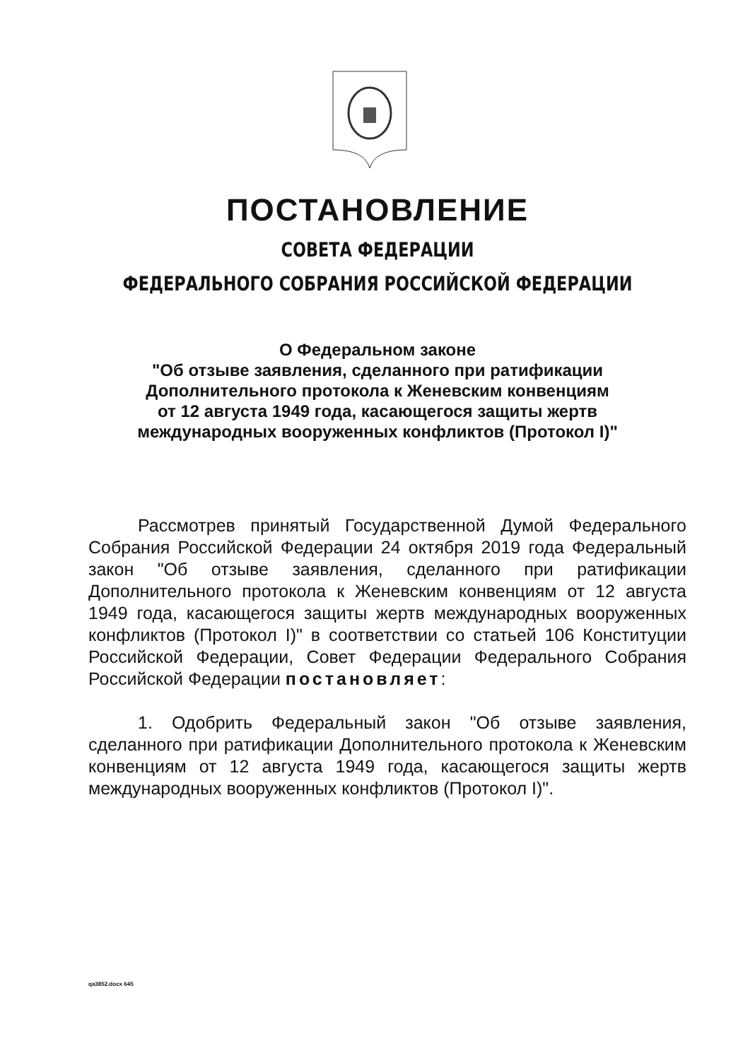ПОСТАНОВЛЕНИЕ
СОВЕТА ФЕДЕРАЦИИ
ФЕДЕРАЛЬНОГО СОБРАНИЯ РОССИЙСКОЙ ФЕДЕРАЦИИ
О Федеральном законе
"Об отзыве заявления, сделанного при ратификации
Дополнительного протокола к Женевским конвенциям
от 12 августа 1949 года, касающегося защиты жертв
международных вооруженных конфликтов (Протокол I)"
Рассмотрев принятый Государственной Думой Федерального Собрания Российской Федерации 24 октября 2019 года Федеральный закон "Об отзыве заявления, сделанного при ратификации Дополнительного протокола к Женевским конвенциям от 12 августа 1949 года, касающегося защиты жертв международных вооруженных конфликтов (Протокол I)" в соответствии со статьей 106 Конституции Российской Федерации, Совет Федерации Федерального Собрания Российской Федерации постановляет:
1. Одобрить Федеральный закон "Об отзыве заявления, сделанного при ратификации Дополнительного протокола к Женевским конвенциям от 12 августа 1949 года, касающегося защиты жертв международных вооруженных конфликтов (Протокол I)".
qa3852.docx 645